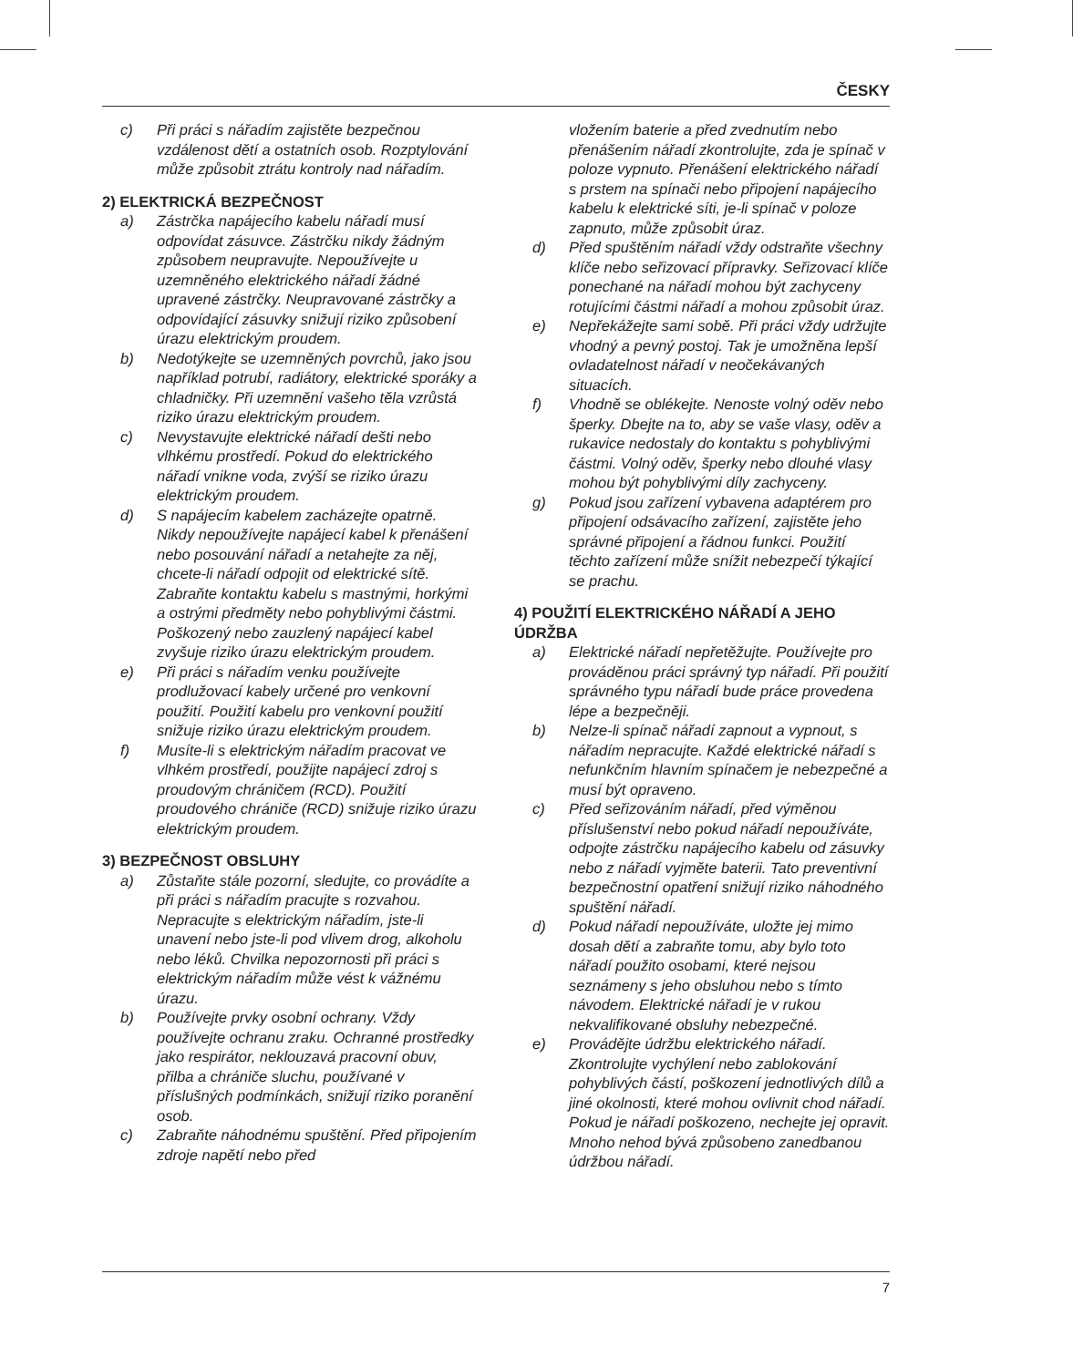ČESKY
c) Při práci s nářadím zajistěte bezpečnou vzdálenost dětí a ostatních osob. Rozptylování může způsobit ztrátu kontroly nad nářadím.
2) ELEKTRICKÁ BEZPEČNOST
a) Zástrčka napájecího kabelu nářadí musí odpovídat zásuvce. Zástrčku nikdy žádným způsobem neupravujte. Nepoužívejte u uzemněného elektrického nářadí žádné upravené zástrčky. Neupravované zástrčky a odpovídající zásuvky snižují riziko způsobení úrazu elektrickým proudem.
b) Nedotýkejte se uzemněných povrchů, jako jsou například potrubí, radiátory, elektrické sporáky a chladničky. Při uzemnění vašeho těla vzrůstá riziko úrazu elektrickým proudem.
c) Nevystavujte elektrické nářadí dešti nebo vlhkému prostředí. Pokud do elektrického nářadí vnikne voda, zvýší se riziko úrazu elektrickým proudem.
d) S napájecím kabelem zacházejte opatrně. Nikdy nepoužívejte napájecí kabel k přenášení nebo posouvání nářadí a netahejte za něj, chcete-li nářadí odpojit od elektrické sítě. Zabraňte kontaktu kabelu s mastnými, horkými a ostrými předměty nebo pohyblivými částmi. Poškozený nebo zauzlený napájecí kabel zvyšuje riziko úrazu elektrickým proudem.
e) Při práci s nářadím venku používejte prodlužovací kabely určené pro venkovní použití. Použití kabelu pro venkovní použití snižuje riziko úrazu elektrickým proudem.
f) Musíte-li s elektrickým nářadím pracovat ve vlhkém prostředí, použijte napájecí zdroj s proudovým chráničem (RCD). Použití proudového chrániče (RCD) snižuje riziko úrazu elektrickým proudem.
3) BEZPEČNOST OBSLUHY
a) Zůstaňte stále pozorní, sledujte, co provádíte a při práci s nářadím pracujte s rozvahou. Nepracujte s elektrickým nářadím, jste-li unavení nebo jste-li pod vlivem drog, alkoholu nebo léků. Chvilka nepozornosti při práci s elektrickým nářadím může vést k vážnému úrazu.
b) Používejte prvky osobní ochrany. Vždy používejte ochranu zraku. Ochranné prostředky jako respirátor, neklouzavá pracovní obuv, přilba a chrániče sluchu, používané v příslušných podmínkách, snižují riziko poranění osob.
c) Zabraňte náhodnému spuštění. Před připojením zdroje napětí nebo před
vložením baterie a před zvednutím nebo přenášením nářadí zkontrolujte, zda je spínač v poloze vypnuto. Přenášení elektrického nářadí s prstem na spínači nebo připojení napájecího kabelu k elektrické síti, je-li spínač v poloze zapnuto, může způsobit úraz.
d) Před spuštěním nářadí vždy odstraňte všechny klíče nebo seřizovací přípravky. Seřizovací klíče ponechané na nářadí mohou být zachyceny rotujícími částmi nářadí a mohou způsobit úraz.
e) Nepřekážejte sami sobě. Při práci vždy udržujte vhodný a pevný postoj. Tak je umožněna lepší ovladatelnost nářadí v neočekávaných situacích.
f) Vhodně se oblékejte. Nenoste volný oděv nebo šperky. Dbejte na to, aby se vaše vlasy, oděv a rukavice nedostaly do kontaktu s pohyblivými částmi. Volný oděv, šperky nebo dlouhé vlasy mohou být pohyblivými díly zachyceny.
g) Pokud jsou zařízení vybavena adaptérem pro připojení odsávacího zařízení, zajistěte jeho správné připojení a řádnou funkci. Použití těchto zařízení může snížit nebezpečí týkající se prachu.
4) POUŽITÍ ELEKTRICKÉHO NÁŘADÍ A JEHO ÚDRŽBA
a) Elektrické nářadí nepřetěžujte. Používejte pro prováděnou práci správný typ nářadí. Při použití správného typu nářadí bude práce provedena lépe a bezpečněji.
b) Nelze-li spínač nářadí zapnout a vypnout, s nářadím nepracujte. Každé elektrické nářadí s nefunkčním hlavním spínačem je nebezpečné a musí být opraveno.
c) Před seřizováním nářadí, před výměnou příslušenství nebo pokud nářadí nepoužíváte, odpojte zástrčku napájecího kabelu od zásuvky nebo z nářadí vyjměte baterii. Tato preventivní bezpečnostní opatření snižují riziko náhodného spuštění nářadí.
d) Pokud nářadí nepoužíváte, uložte jej mimo dosah dětí a zabraňte tomu, aby bylo toto nářadí použito osobami, které nejsou seznámeny s jeho obsluhou nebo s tímto návodem. Elektrické nářadí je v rukou nekvalifikované obsluhy nebezpečné.
e) Provádějte údržbu elektrického nářadí. Zkontrolujte vychýlení nebo zablokování pohyblivých částí, poškození jednotlivých dílů a jiné okolnosti, které mohou ovlivnit chod nářadí. Pokud je nářadí poškozeno, nechejte jej opravit. Mnoho nehod bývá způsobeno zanedbanou údržbou nářadí.
7